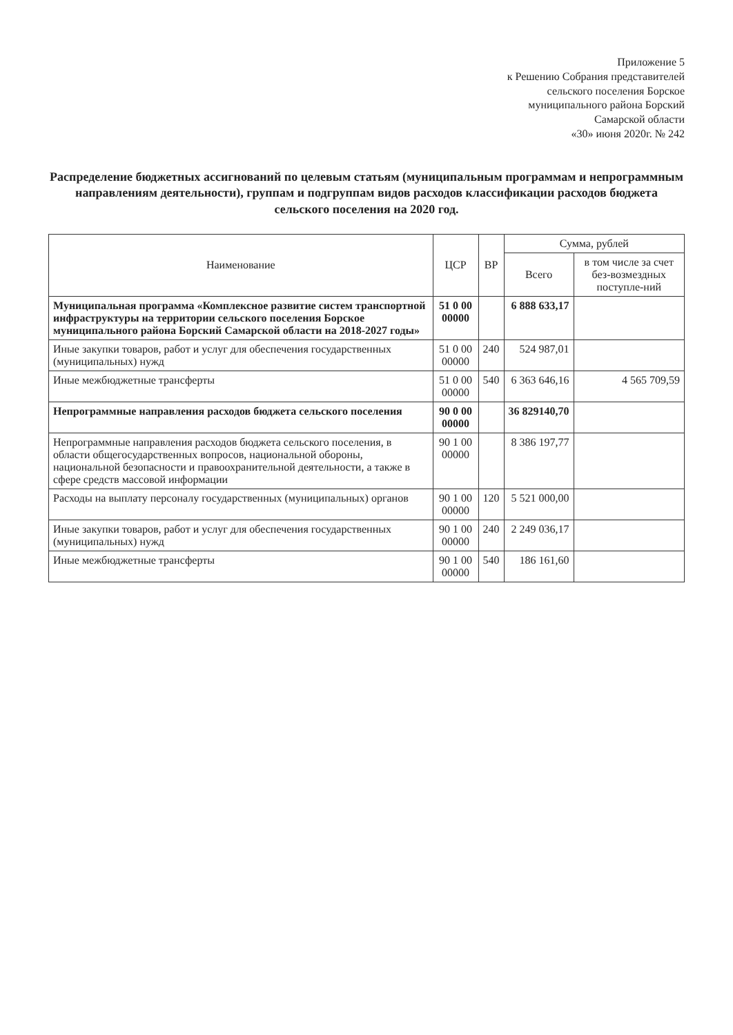Приложение 5
к Решению Собрания представителей
сельского поселения Борское
муниципального района Борский
Самарской области
«30» июня 2020г. № 242
Распределение бюджетных ассигнований по целевым статьям (муниципальным программам и непрограммным направлениям деятельности), группам и подгруппам видов расходов классификации расходов бюджета сельского поселения на 2020 год.
| Наименование | ЦСР | ВР | Сумма, рублей | |
| --- | --- | --- | --- | --- |
| | | | Всего | в том числе за счет без-возмездных поступле-ний |
| Муниципальная программа «Комплексное развитие систем транспортной инфраструктуры на территории сельского поселения Борское муниципального района Борский Самарской области на 2018-2027 годы» | 51 0 00 00000 | | 6 888 633,17 | |
| Иные закупки товаров, работ и услуг для обеспечения государственных (муниципальных) нужд | 51 0 00 00000 | 240 | 524 987,01 | |
| Иные межбюджетные трансферты | 51 0 00 00000 | 540 | 6 363 646,16 | 4 565 709,59 |
| Непрограммные направления расходов бюджета сельского поселения | 90 0 00 00000 | | 36 829140,70 | |
| Непрограммные направления расходов бюджета сельского поселения, в области общегосударственных вопросов, национальной обороны, национальной безопасности и правоохранительной деятельности, а также в сфере средств массовой информации | 90 1 00 00000 | | 8 386 197,77 | |
| Расходы на выплату персоналу государственных (муниципальных) органов | 90 1 00 00000 | 120 | 5 521 000,00 | |
| Иные закупки товаров, работ и услуг для обеспечения государственных (муниципальных) нужд | 90 1 00 00000 | 240 | 2 249 036,17 | |
| Иные межбюджетные трансферты | 90 1 00 00000 | 540 | 186 161,60 | |